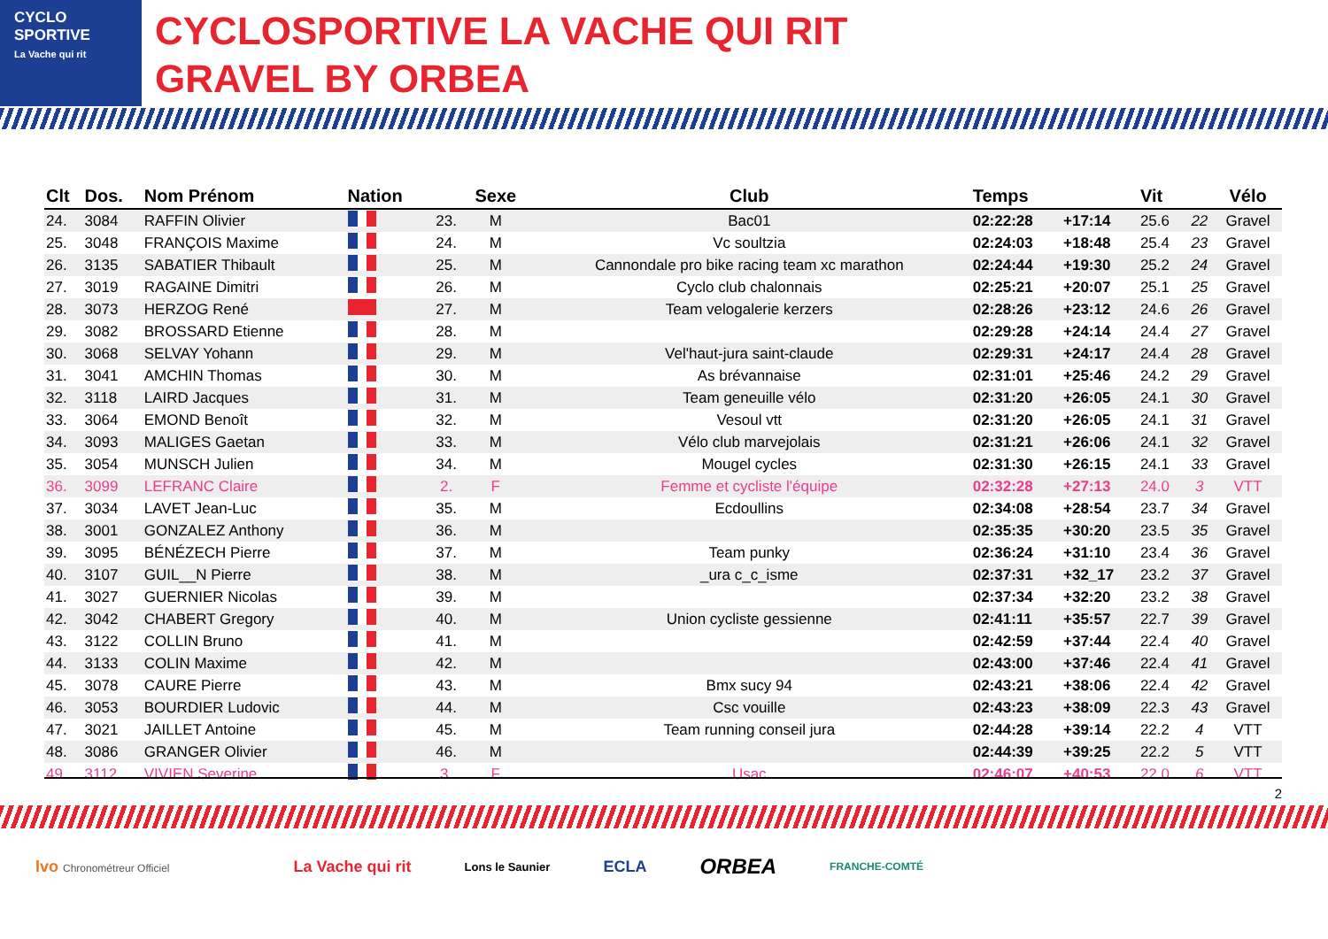CYCLO
SPORTIVE
La Vache qui rit
CYCLOSPORTIVE LA VACHE QUI RIT
GRAVEL BY ORBEA
| Clt | Dos. | Nom Prénom | Nation | | Sexe | Club | Temps | | Vit | | Vélo |
| --- | --- | --- | --- | --- | --- | --- | --- | --- | --- | --- | --- |
| 24. | 3084 | RAFFIN Olivier | | 23. | M | Bac01 | 02:22:28 | +17:14 | 25.6 | 22 | Gravel |
| 25. | 3048 | FRANÇOIS Maxime | | 24. | M | Vc soultzia | 02:24:03 | +18:48 | 25.4 | 23 | Gravel |
| 26. | 3135 | SABATIER Thibault | | 25. | M | Cannondale pro bike racing team xc marathon | 02:24:44 | +19:30 | 25.2 | 24 | Gravel |
| 27. | 3019 | RAGAINE Dimitri | | 26. | M | Cyclo club chalonnais | 02:25:21 | +20:07 | 25.1 | 25 | Gravel |
| 28. | 3073 | HERZOG René | | 27. | M | Team velogalerie kerzers | 02:28:26 | +23:12 | 24.6 | 26 | Gravel |
| 29. | 3082 | BROSSARD Etienne | | 28. | M | | 02:29:28 | +24:14 | 24.4 | 27 | Gravel |
| 30. | 3068 | SELVAY Yohann | | 29. | M | Vel'haut-jura saint-claude | 02:29:31 | +24:17 | 24.4 | 28 | Gravel |
| 31. | 3041 | AMCHIN Thomas | | 30. | M | As brévannaise | 02:31:01 | +25:46 | 24.2 | 29 | Gravel |
| 32. | 3118 | LAIRD Jacques | | 31. | M | Team geneuille vélo | 02:31:20 | +26:05 | 24.1 | 30 | Gravel |
| 33. | 3064 | EMOND Benoît | | 32. | M | Vesoul vtt | 02:31:20 | +26:05 | 24.1 | 31 | Gravel |
| 34. | 3093 | MALIGES Gaetan | | 33. | M | Vélo club marvejolais | 02:31:21 | +26:06 | 24.1 | 32 | Gravel |
| 35. | 3054 | MUNSCH Julien | | 34. | M | Mougel cycles | 02:31:30 | +26:15 | 24.1 | 33 | Gravel |
| 36. | 3099 | LEFRANC Claire | | 2. | F | Femme et cycliste l'équipe | 02:32:28 | +27:13 | 24.0 | 3 | VTT |
| 37. | 3034 | LAVET Jean-Luc | | 35. | M | Ecdoullins | 02:34:08 | +28:54 | 23.7 | 34 | Gravel |
| 38. | 3001 | GONZALEZ Anthony | | 36. | M | | 02:35:35 | +30:20 | 23.5 | 35 | Gravel |
| 39. | 3095 | BÉNÉZECH Pierre | | 37. | M | Team punky | 02:36:24 | +31:10 | 23.4 | 36 | Gravel |
| 40. | 3107 | GUIL__N Pierre | | 38. | M | _ura c_c_isme | 02:37:31 | +32_17 | 23.2 | 37 | Gravel |
| 41. | 3027 | GUERNIER Nicolas | | 39. | M | | 02:37:34 | +32:20 | 23.2 | 38 | Gravel |
| 42. | 3042 | CHABERT Gregory | | 40. | M | Union cycliste gessienne | 02:41:11 | +35:57 | 22.7 | 39 | Gravel |
| 43. | 3122 | COLLIN Bruno | | 41. | M | | 02:42:59 | +37:44 | 22.4 | 40 | Gravel |
| 44. | 3133 | COLIN Maxime | | 42. | M | | 02:43:00 | +37:46 | 22.4 | 41 | Gravel |
| 45. | 3078 | CAURE Pierre | | 43. | M | Bmx sucy 94 | 02:43:21 | +38:06 | 22.4 | 42 | Gravel |
| 46. | 3053 | BOURDIER Ludovic | | 44. | M | Csc vouille | 02:43:23 | +38:09 | 22.3 | 43 | Gravel |
| 47. | 3021 | JAILLET Antoine | | 45. | M | Team running conseil jura | 02:44:28 | +39:14 | 22.2 | 4 | VTT |
| 48. | 3086 | GRANGER Olivier | | 46. | M | | 02:44:39 | +39:25 | 22.2 | 5 | VTT |
| 49. | 3112 | VIVIEN Severine | | 3. | F | Usac | 02:46:07 | +40:53 | 22.0 | 6 | VTT |
2
lvo Chronométreur Officiel La Vache qui rit Lons le Saunier ECLA ORBEA FRANCHE-COMTÉ